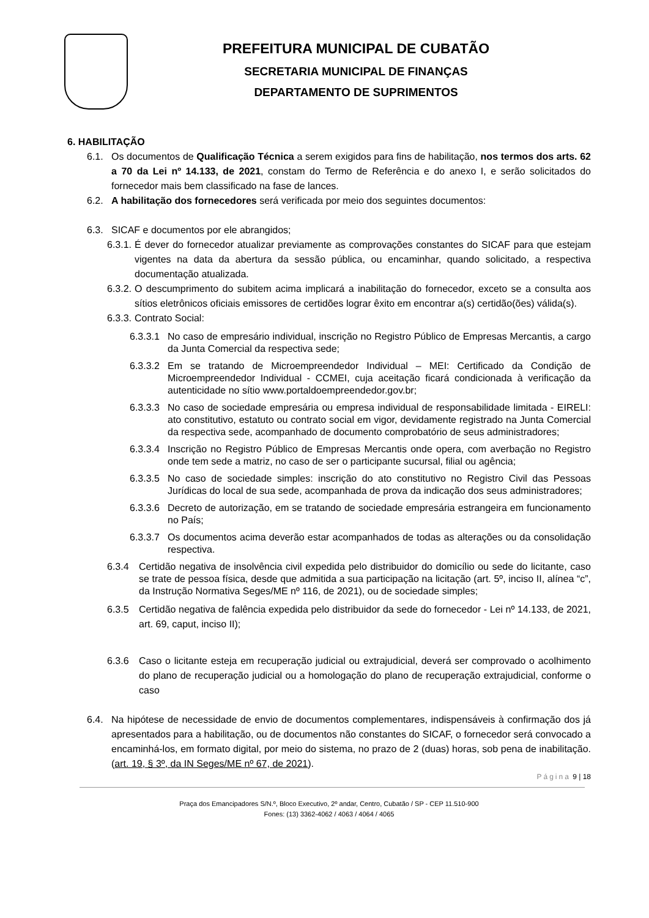PREFEITURA MUNICIPAL DE CUBATÃO
SECRETARIA MUNICIPAL DE FINANÇAS
DEPARTAMENTO DE SUPRIMENTOS
6. HABILITAÇÃO
6.1. Os documentos de Qualificação Técnica a serem exigidos para fins de habilitação, nos termos dos arts. 62 a 70 da Lei nº 14.133, de 2021, constam do Termo de Referência e do anexo I, e serão solicitados do fornecedor mais bem classificado na fase de lances.
6.2. A habilitação dos fornecedores será verificada por meio dos seguintes documentos:
6.3. SICAF e documentos por ele abrangidos;
6.3.1.
É dever do fornecedor atualizar previamente as comprovações constantes do SICAF para que estejam vigentes na data da abertura da sessão pública, ou encaminhar, quando solicitado, a respectiva documentação atualizada.
6.3.2.
O descumprimento do subitem acima implicará a inabilitação do fornecedor, exceto se a consulta aos sítios eletrônicos oficiais emissores de certidões lograr êxito em encontrar a(s) certidão(ões) válida(s).
6.3.3.
Contrato Social:
6.3.3.1
No caso de empresário individual, inscrição no Registro Público de Empresas Mercantis, a cargo da Junta Comercial da respectiva sede;
6.3.3.2
Em se tratando de Microempreendedor Individual – MEI: Certificado da Condição de Microempreendedor Individual - CCMEI, cuja aceitação ficará condicionada à verificação da autenticidade no sítio www.portaldoempreendedor.gov.br;
6.3.3.3
No caso de sociedade empresária ou empresa individual de responsabilidade limitada - EIRELI: ato constitutivo, estatuto ou contrato social em vigor, devidamente registrado na Junta Comercial da respectiva sede, acompanhado de documento comprobatório de seus administradores;
6.3.3.4
Inscrição no Registro Público de Empresas Mercantis onde opera, com averbação no Registro onde tem sede a matriz, no caso de ser o participante sucursal, filial ou agência;
6.3.3.5
No caso de sociedade simples: inscrição do ato constitutivo no Registro Civil das Pessoas Jurídicas do local de sua sede, acompanhada de prova da indicação dos seus administradores;
6.3.3.6
Decreto de autorização, em se tratando de sociedade empresária estrangeira em funcionamento no País;
6.3.3.7
Os documentos acima deverão estar acompanhados de todas as alterações ou da consolidação respectiva.
6.3.4 Certidão negativa de insolvência civil expedida pelo distribuidor do domicílio ou sede do licitante, caso se trate de pessoa física, desde que admitida a sua participação na licitação (art. 5º, inciso II, alínea “c”, da Instrução Normativa Seges/ME nº 116, de 2021), ou de sociedade simples;
6.3.5 Certidão negativa de falência expedida pelo distribuidor da sede do fornecedor - Lei nº 14.133, de 2021, art. 69, caput, inciso II);
6.3.6 Caso o licitante esteja em recuperação judicial ou extrajudicial, deverá ser comprovado o acolhimento do plano de recuperação judicial ou a homologação do plano de recuperação extrajudicial, conforme o caso
6.4. Na hipótese de necessidade de envio de documentos complementares, indispensáveis à confirmação dos já apresentados para a habilitação, ou de documentos não constantes do SICAF, o fornecedor será convocado a encaminhá-los, em formato digital, por meio do sistema, no prazo de 2 (duas) horas, sob pena de inabilitação. (art. 19, § 3º, da IN Seges/ME nº 67, de 2021).
Página 9 | 18
Praça dos Emancipadores S/N.º, Bloco Executivo, 2º andar, Centro, Cubatão / SP - CEP 11.510-900
Fones: (13) 3362-4062 / 4063 / 4064 / 4065